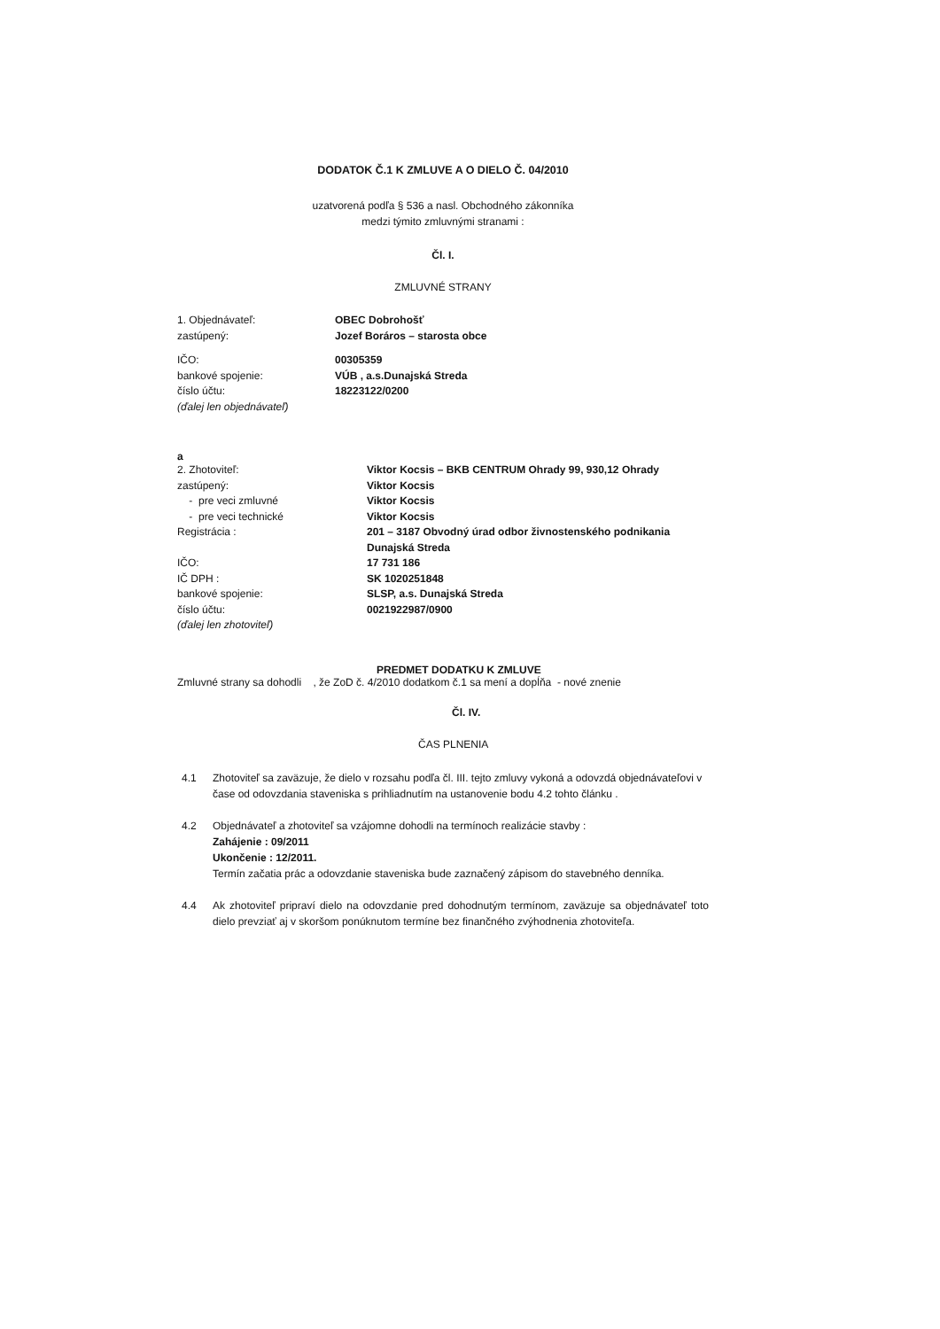DODATOK Č.1 K ZMLUVE A O DIELO Č. 04/2010
uzatvorená podľa § 536 a nasl. Obchodného zákonníka
medzi týmito zmluvnými stranami :
Čl. I.
ZMLUVNÉ STRANY
| 1. Objednávateľ: | OBEC Dobrohošť |
| zastúpený: | Jozef Boráros – starosta obce |
| IČO: | 00305359 |
| bankové spojenie: | VÚB , a.s.Dunajská Streda |
| číslo účtu: | 18223122/0200 |
| (ďalej len objednávateľ) | |
a
| 2. Zhotoviteľ: | Viktor Kocsis – BKB CENTRUM Ohrady 99, 930,12 Ohrady |
| zastúpený: | Viktor Kocsis |
| - pre veci zmluvné | Viktor Kocsis |
| - pre veci technické | Viktor Kocsis |
| Registrácia : | 201 – 3187 Obvodný úrad odbor živnostenského podnikania Dunajská Streda |
| IČO: | 17 731 186 |
| IČ DPH : | SK 1020251848 |
| bankové spojenie: | SLSP, a.s. Dunajská Streda |
| číslo účtu: | 0021922987/0900 |
| (ďalej len zhotoviteľ) | |
PREDMET DODATKU K ZMLUVE
Zmluvné strany sa dohodli , že ZoD č. 4/2010 dodatkom č.1 sa mení a dopĺňa - nové znenie
Čl. IV.
ČAS PLNENIA
4.1 Zhotoviteľ sa zaväzuje, že dielo v rozsahu podľa čl. III. tejto zmluvy vykoná a odovzdá objednávateľovi v čase od odovzdania staveniska s prihliadnutím na ustanovenie bodu 4.2 tohto článku .
4.2 Objednávateľ a zhotoviteľ sa vzájomne dohodli na termínoch realizácie stavby :
Zahájenie : 09/2011
Ukončenie : 12/2011.
Termín začatia prác a odovzdanie staveniska bude zaznačený zápisom do stavebného denníka.
4.4 Ak zhotoviteľ pripraví dielo na odovzdanie pred dohodnutým termínom, zaväzuje sa objednávateľ toto dielo prevziať aj v skoršom ponúknutom termíne bez finančného zvýhodnenia zhotoviteľa.